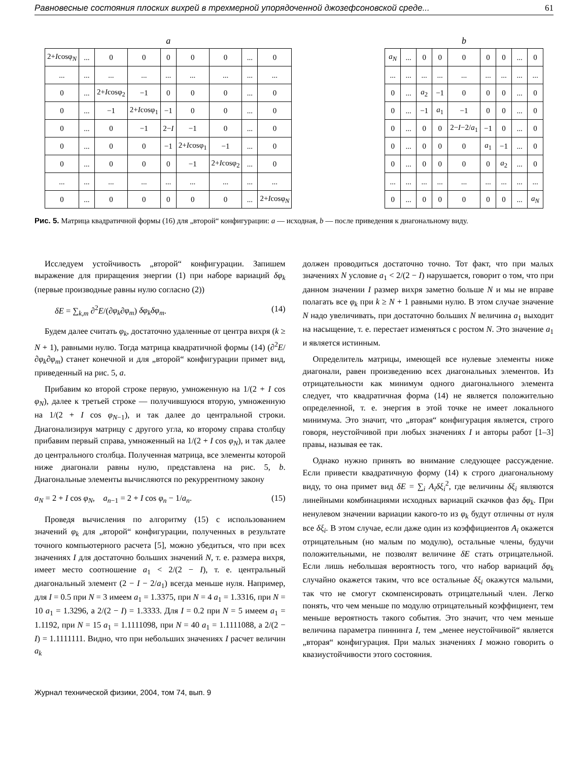Равновесные состояния плоских вихрей в трехмерной упорядоченной джозефсоновской среде... 61
a
| 2+ I cosφ<sub>N</sub> | ... | 0 | 0 | 0 | 0 | 0 | ... | 0 |
| ... | ... | ... | ... | ... | ... | ... | ... | ... |
| 0 | ... | 2+ I cosφ<sub>2</sub> | −1 | 0 | 0 | 0 | ... | 0 |
| 0 | ... | −1 | 2+ I cosφ<sub>1</sub> | −1 | 0 | 0 | ... | 0 |
| 0 | ... | 0 | −1 | 2− I | −1 | 0 | ... | 0 |
| 0 | ... | 0 | 0 | −1 | 2+ I cosφ<sub>1</sub> | −1 | ... | 0 |
| 0 | ... | 0 | 0 | 0 | −1 | 2+ I cosφ<sub>2</sub> | ... | 0 |
| ... | ... | ... | ... | ... | ... | ... | ... | ... |
| 0 | ... | 0 | 0 | 0 | 0 | 0 | ... | 2+ I cosφ<sub>N</sub> |
b
| a<sub>N</sub> | ... | 0 | 0 | 0 | 0 | 0 | ... | 0 |
| ... | ... | ... | ... | ... | ... | ... | ... | ... |
| 0 | ... | a<sub>2</sub> | −1 | 0 | 0 | 0 | ... | 0 |
| 0 | ... | −1 | a<sub>1</sub> | −1 | 0 | 0 | ... | 0 |
| 0 | ... | 0 | 0 | 2− I −2/ a<sub>1</sub> | −1 | 0 | ... | 0 |
| 0 | ... | 0 | 0 | 0 | a<sub>1</sub> | −1 | ... | 0 |
| 0 | ... | 0 | 0 | 0 | 0 | a<sub>2</sub> | ... | 0 |
| ... | ... | ... | ... | ... | ... | ... | ... | ... |
| 0 | ... | 0 | 0 | 0 | 0 | 0 | ... | a<sub>N</sub> |
Рис. 5. Матрица квадратичной формы (16) для „второй“ конфигурации: a — исходная, b — после приведения к диагональному виду.
Исследуем устойчивость „второй“ конфигурации. Запишем выражение для приращения энергии (1) при наборе вариаций δφ<sub>k</sub> (первые производные равны нулю согласно (2))
δE = ∑<sub>k,m</sub> ∂<sup>2</sup>E/(∂φ<sub>k</sub>∂φ<sub>m</sub>) δφ<sub>k</sub>δφ<sub>m</sub>. (14)
Будем далее считать φ<sub>k</sub>, достаточно удаленные от центра вихря (k ≥ N + 1), равными нулю. Тогда матрица квадратичной формы (14) (∂<sup>2</sup>E/∂φ<sub>k</sub>∂φ<sub>m</sub>) станет конечной и для „второй“ конфигурации примет вид, приведенный на рис. 5, a.
Прибавим ко второй строке первую, умноженную на 1/(2 + I cos φ<sub>N</sub>), далее к третьей строке — получившуюся вторую, умноженную на 1/(2 + I cos φ<sub>N−1</sub>), и так далее до центральной строки. Диагонализируя матрицу с другого угла, ко второму справа столбцу прибавим первый справа, умноженный на 1/(2 + I cos φ<sub>N</sub>), и так далее до центрального столбца. Полученная матрица, все элементы которой ниже диагонали равны нулю, представлена на рис. 5, b. Диагональные элементы вычисляются по рекуррентному закону
a<sub>N</sub> = 2 + I cos φ<sub>N</sub>, a<sub>n−1</sub> = 2 + I cos φ<sub>n</sub> − 1/a<sub>n</sub>. (15)
Проведя вычисления по алгоритму (15) с использованием значений φ<sub>k</sub> для „второй“ конфигурации, полученных в результате точного компьютерного расчета [5], можно убедиться, что при всех значениях I для достаточно больших значений N, т. е. размера вихря, имеет место соотношение a<sub>1</sub> < 2/(2 − I), т. е. центральный диагональный элемент (2 − I − 2/a<sub>1</sub>) всегда меньше нуля. Например, для I = 0.5 при N = 3 имеем a<sub>1</sub> = 1.3375, при N = 4 a<sub>1</sub> = 1.3316, при N = 10 a<sub>1</sub> = 1.3296, а 2/(2 − I) = 1.3333. Для I = 0.2 при N = 5 имеем a<sub>1</sub> = 1.1192, при N = 15 a<sub>1</sub> = 1.1111098, при N = 40 a<sub>1</sub> = 1.1111088, а 2/(2 − I) = 1.1111111. Видно, что при небольших значениях I расчет величин a<sub>k</sub>
должен проводиться достаточно точно. Тот факт, что при малых значениях N условие a<sub>1</sub> < 2/(2 − I) нарушается, говорит о том, что при данном значении I размер вихря заметно больше N и мы не вправе полагать все φ<sub>k</sub> при k ≥ N + 1 равными нулю. В этом случае значение N надо увеличивать, при достаточно больших N величина a<sub>1</sub> выходит на насыщение, т. е. перестает изменяться с ростом N. Это значение a<sub>1</sub> и является истинным.
Определитель матрицы, имеющей все нулевые элементы ниже диагонали, равен произведению всех диагональных элементов. Из отрицательности как минимум одного диагонального элемента следует, что квадратичная форма (14) не является положительно определенной, т. е. энергия в этой точке не имеет локального минимума. Это значит, что „вторая“ конфигурация является, строго говоря, неустойчивой при любых значениях I и авторы работ [1–3] правы, называя ее так.
Однако нужно принять во внимание следующее рассуждение. Если привести квадратичную форму (14) к строго диагональному виду, то она примет вид δE = ∑<sub>i</sub> A<sub>i</sub>δξ<sub>i</sub><sup>2</sup>, где величины δξ<sub>i</sub> являются линейными комбинациями исходных вариаций скачков фаз δφ<sub>k</sub>. При ненулевом значении вариации какого-то из φ<sub>k</sub> будут отличны от нуля все δξ<sub>i</sub>. В этом случае, если даже один из коэффициентов A<sub>i</sub> окажется отрицательным (но малым по модулю), остальные члены, будучи положительными, не позволят величине δE стать отрицательной. Если лишь небольшая вероятность того, что набор вариаций δφ<sub>k</sub> случайно окажется таким, что все остальные δξ<sub>i</sub> окажутся малыми, так что не смогут скомпенсировать отрицательный член. Легко понять, что чем меньше по модулю отрицательный коэффициент, тем меньше вероятность такого события. Это значит, что чем меньше величина параметра пиннинга I, тем „менее неустойчивой“ является „вторая“ конфигурация. При малых значениях I можно говорить о квазиустойчивости этого состояния.
Журнал технической физики, 2004, том 74, вып. 9